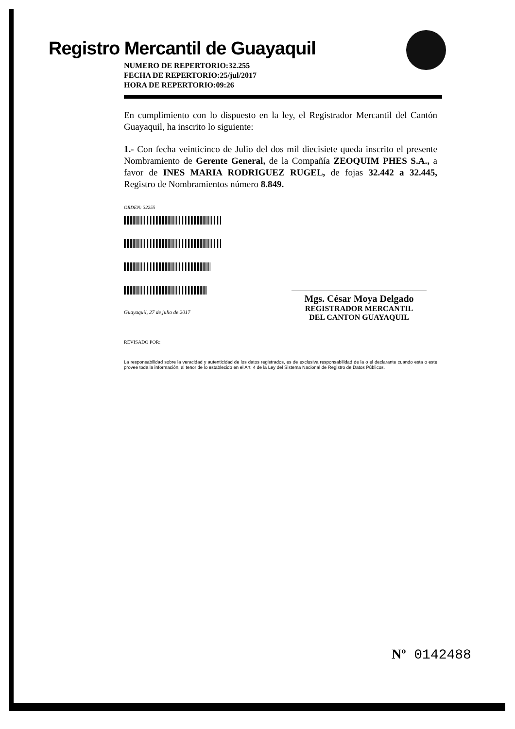Registro Mercantil de Guayaquil
NUMERO DE REPERTORIO:32.255
FECHA DE REPERTORIO:25/jul/2017
HORA DE REPERTORIO:09:26
En cumplimiento con lo dispuesto en la ley, el Registrador Mercantil del Cantón Guayaquil, ha inscrito lo siguiente:
1.- Con fecha veinticinco de Julio del dos mil diecisiete queda inscrito el presente Nombramiento de Gerente General, de la Compañía ZEOQUIM PHES S.A., a favor de INES MARIA RODRIGUEZ RUGEL, de fojas 32.442 a 32.445, Registro de Nombramientos número 8.849.
ORDEN: 32255
Guayaquil, 27 de julio de 2017
REVISADO POR:
La responsabilidad sobre la veracidad y autenticidad de los datos registrados, es de exclusiva responsabilidad de la o el declarante cuando esta o este provee toda la información, al tenor de lo establecido en el Art. 4 de la Ley del Sistema Nacional de Registro de Datos Públicos.
Mgs. César Moya Delgado
REGISTRADOR MERCANTIL
DEL CANTON GUAYAQUIL
Nº 0142488